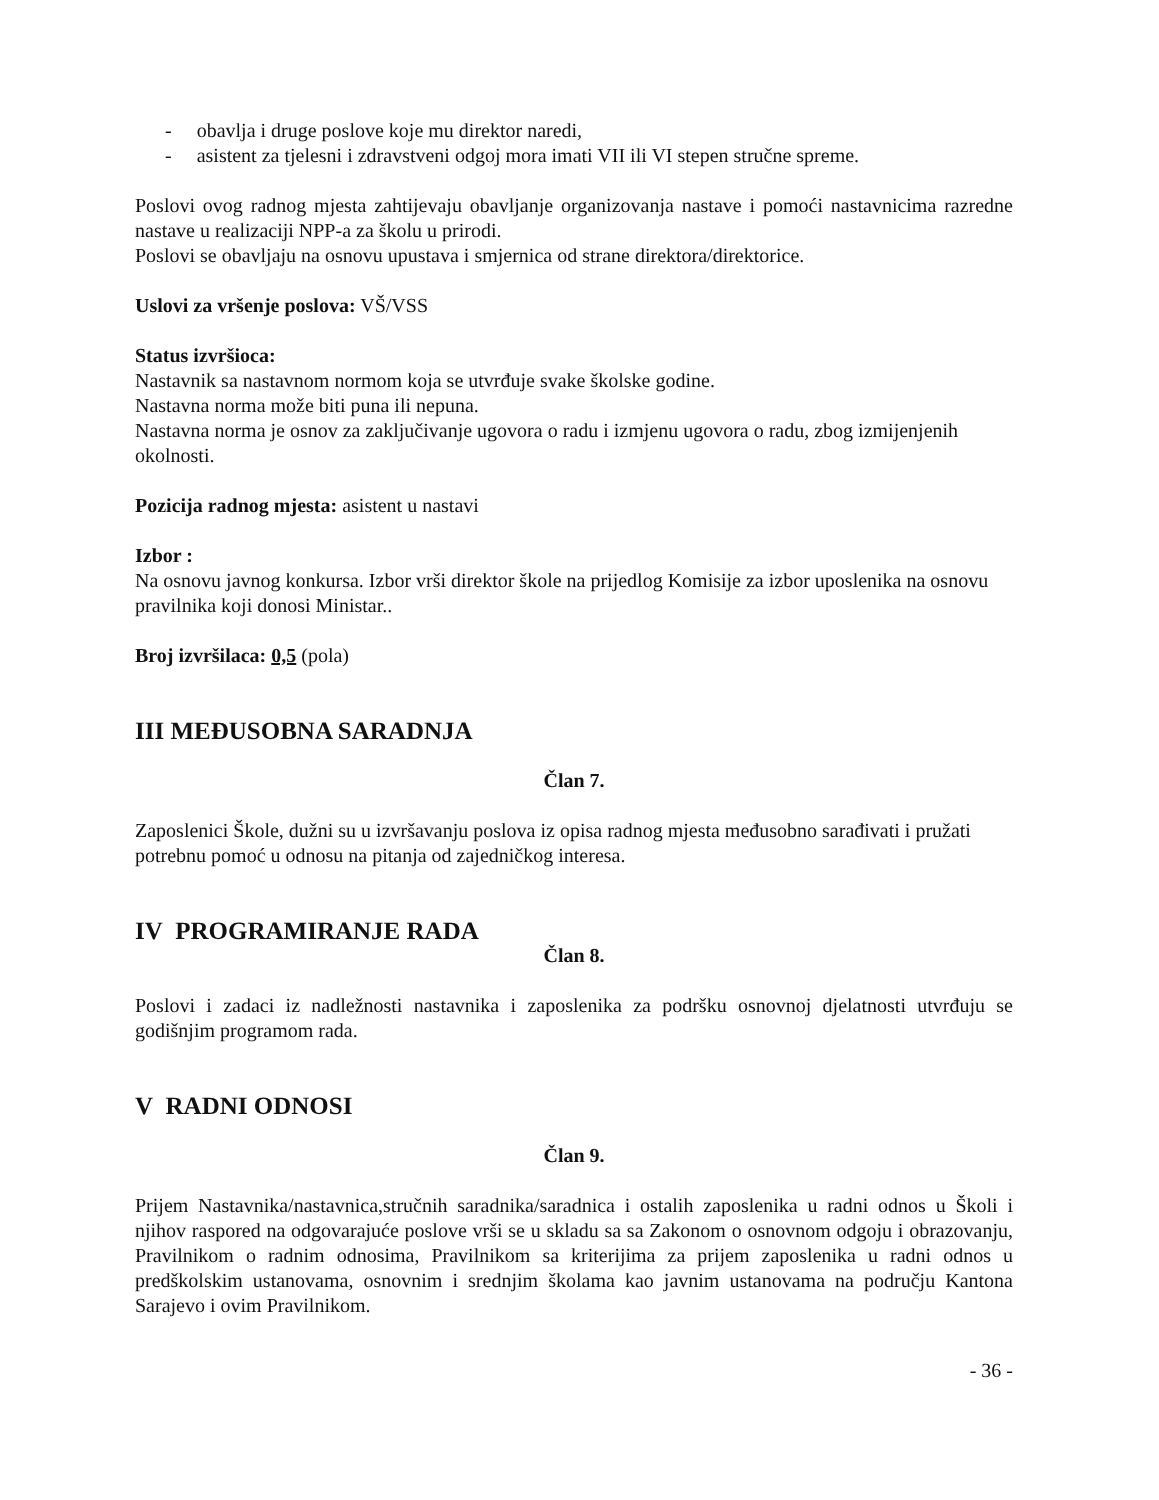- obavlja i druge poslove koje mu direktor naredi,
- asistent za tjelesni i zdravstveni odgoj mora imati VII ili VI stepen stručne spreme.
Poslovi ovog radnog mjesta zahtijevaju obavljanje organizovanja nastave i pomoći nastavnicima razredne nastave u realizaciji NPP-a za školu u prirodi.
Poslovi se obavljaju na osnovu upustava i smjernica od strane direktora/direktorice.
Uslovi za vršenje poslova: VŠ/VSS
Status izvršioca:
Nastavnik sa nastavnom normom koja se utvrđuje svake školske godine.
Nastavna norma može biti puna ili nepuna.
Nastavna norma je osnov za zaključivanje ugovora o radu i izmjenu ugovora o radu, zbog izmijenjenih okolnosti.
Pozicija radnog mjesta: asistent u nastavi
Izbor :
Na osnovu javnog konkursa. Izbor vrši direktor škole na prijedlog Komisije za izbor uposlenika na osnovu pravilnika koji donosi Ministar..
Broj izvršilaca: 0,5 (pola)
III MEĐUSOBNA SARADNJA
Član 7.
Zaposlenici Škole, dužni su u izvršavanju poslova iz opisa radnog mjesta međusobno sarađivati i pružati potrebnu pomoć u odnosu na pitanja od zajedničkog interesa.
IV PROGRAMIRANJE RADA
Član 8.
Poslovi i zadaci iz nadležnosti nastavnika i zaposlenika za podršku osnovnoj djelatnosti utvrđuju se godišnjim programom rada.
V RADNI ODNOSI
Član 9.
Prijem Nastavnika/nastavnica,stručnih saradnika/saradnica i ostalih zaposlenika u radni odnos u Školi i njihov raspored na odgovarajuće poslove vrši se u skladu sa sa Zakonom o osnovnom odgoju i obrazovanju, Pravilnikom o radnim odnosima, Pravilnikom sa kriterijima za prijem zaposlenika u radni odnos u predškolskim ustanovama, osnovnim i srednjim školama kao javnim ustanovama na području Kantona Sarajevo i ovim Pravilnikom.
- 36 -